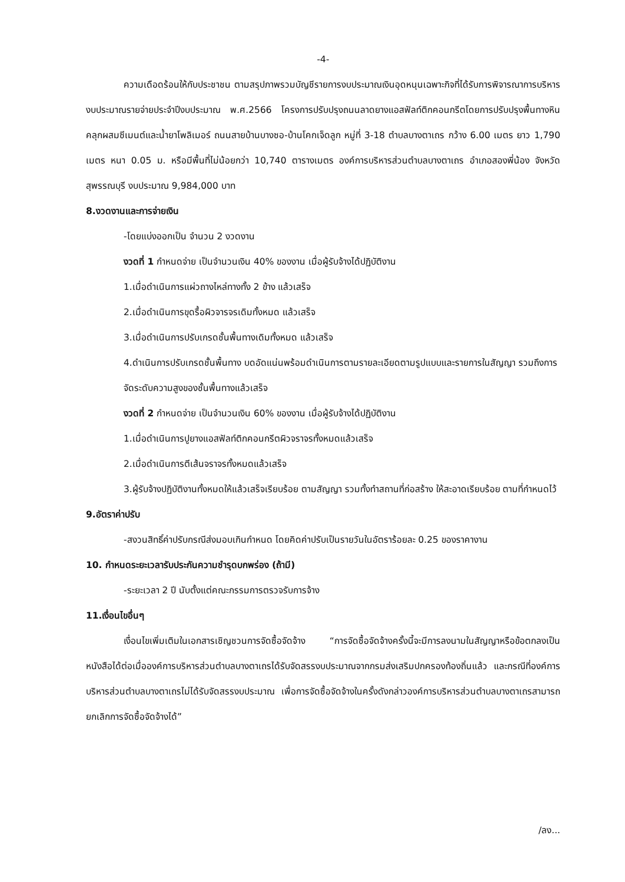-4-
ความเดือดร้อนให้กับประชาชน ตามสรุปภาพรวมบัญชีรายการงบประมาณเงินอุดหนุนเฉพาะกิจที่ได้รับการพิจารณาการบริหารงบประมาณรายจ่ายประจำปีงบประมาณ พ.ศ.2566 โครงการปรับปรุงถนนลาดยางแอสฟัลท์ติกคอนกรีตโดยการปรับปรุงพื้นทางหินคลุกผสมซีเมนต์และน้ำยาโพลิเมอร์ ถนนสายบ้านบางซอ-บ้านโคกเจ็ดลูก หมู่ที่ 3-18 ตำบลบางตาเถร กว้าง 6.00 เมตร ยาว 1,790 เมตร หนา 0.05 ม. หรือมีพื้นที่ไม่น้อยกว่า 10,740 ตารางเมตร องค์การบริหารส่วนตำบลบางตาเถร อำเภอสองพี่น้อง จังหวัดสุพรรณบุรี งบประมาณ 9,984,000 บาท
8.งวดงานและการจ่ายเงิน
-โดยแบ่งออกเป็น จำนวน 2 งวดงาน
งวดที่ 1 กำหนดจ่าย เป็นจำนวนเงิน 40% ของงาน เมื่อผู้รับจ้างได้ปฏิบัติงาน
1.เมื่อดำเนินการแผ่วถางไหล่ทางทั้ง 2 ข้าง แล้วเสร็จ
2.เมื่อดำเนินการขุดรื้อผิวจารจรเดิมทั้งหมด แล้วเสร็จ
3.เมื่อดำเนินการปรับเกรดชั้นพื้นทางเดิมทั้งหมด แล้วเสร็จ
4.ดำเนินการปรับเกรดชั้นพื้นทาง บดอัดแน่นพร้อมดำเนินการตามรายละเอียดตามรูปแบบและรายการในสัญญา รวมถึงการจัดระดับความสูงของชั้นพื้นทางแล้วเสร็จ
งวดที่ 2 กำหนดจ่าย เป็นจำนวนเงิน 60% ของงาน เมื่อผู้รับจ้างได้ปฏิบัติงาน
1.เมื่อดำเนินการปูยางแอสฟัลท์ติกคอนกรีตผิวจราจรทั้งหมดแล้วเสร็จ
2.เมื่อดำเนินการตีเส้นจราจรทั้งหมดแล้วเสร็จ
3.ผู้รับจ้างปฏิบัติงานทั้งหมดให้แล้วเสร็จเรียบร้อย ตามสัญญา รวมทั้งทำสถานที่ก่อสร้าง ให้สะอาดเรียบร้อย ตามที่กำหนดไว้
9.อัตราค่าปรับ
-สงวนสิทธิ์ค่าปรับกรณีส่งมอบเกินกำหนด โดยคิดค่าปรับเป็นรายวันในอัตราร้อยละ 0.25 ของราคางาน
10. กำหนดระยะเวลารับประกันความชำรุดบกพร่อง (ถ้ามี)
-ระยะเวลา 2 ปี นับตั้งแต่คณะกรรมการตรวจรับการจ้าง
11.เงื่อนไขอื่นๆ
เงื่อนไขเพิ่มเติมในเอกสารเชิญชวนการจัดซื้อจัดจ้าง “การจัดซื้อจัดจ้างครั้งนี้จะมีการลงนามในสัญญาหรือข้อตกลงเป็นหนังสือได้ต่อเมื่อองค์การบริหารส่วนตำบลบางตาเถรได้รับจัดสรรงบประมาณจากกรมส่งเสริมปกครองท้องถิ่นแล้ว และกรณีที่องค์การบริหารส่วนตำบลบางตาเถรไม่ได้รับจัดสรรงบประมาณ เพื่อการจัดซื้อจัดจ้างในครั้งดังกล่าวองค์การบริหารส่วนตำบลบางตาเถรสามารถยกเลิกการจัดซื้อจัดจ้างได้”
/ลง...